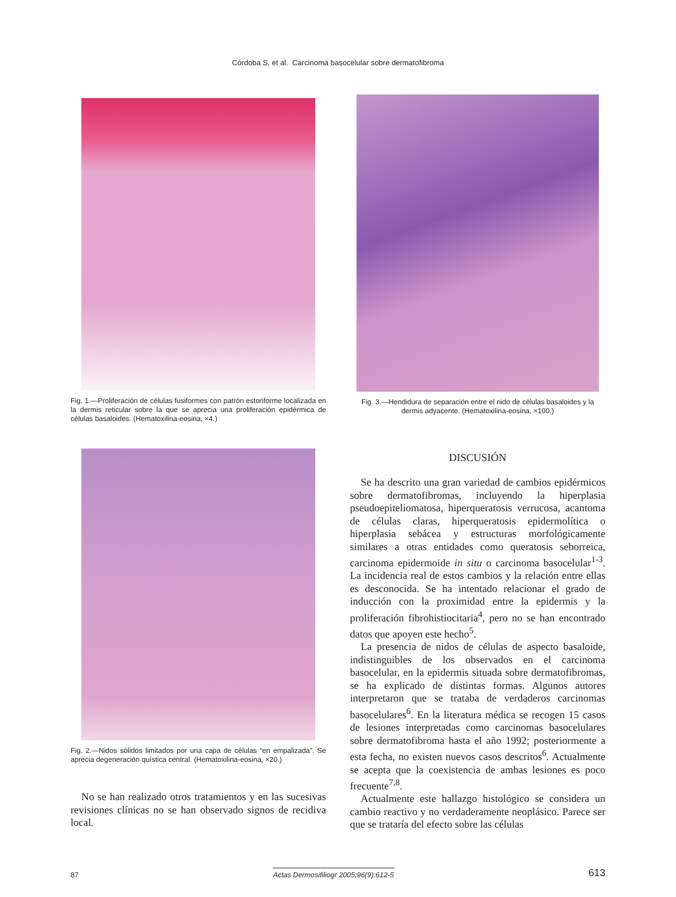Córdoba S, et al. Carcinoma basocelular sobre dermatofibroma
Fig. 1.—Proliferación de células fusiformes con patrón estoriforme localizada en la dermis reticular sobre la que se aprecia una proliferación epidérmica de células basaloides. (Hematoxilina-eosina, ×4.)
Fig. 2.—Nidos sólidos limitados por una capa de células “en empalizada”. Se aprecia degeneración quística central. (Hematoxilina-eosina, ×20.)
No se han realizado otros tratamientos y en las sucesivas revisiones clínicas no se han observado signos de recidiva local.
Fig. 3.—Hendidura de separación entre el nido de células basaloides y la dermis adyacente. (Hematoxilina-eosina, ×100.)
DISCUSIÓN
Se ha descrito una gran variedad de cambios epidérmicos sobre dermatofibromas, incluyendo la hiperplasia pseudoepiteliomatosa, hiperqueratosis verrucosa, acantoma de células claras, hiperqueratosis epidermolítica o hiperplasia sebácea y estructuras morfológicamente similares a otras entidades como queratosis seborreica, carcinoma epidermoide in situ o carcinoma basocelular<sup>1-3</sup>. La incidencia real de estos cambios y la relación entre ellas es desconocida. Se ha intentado relacionar el grado de inducción con la proximidad entre la epidermis y la proliferación fibrohistiocitaria<sup>4</sup>, pero no se han encontrado datos que apoyen este hecho<sup>5</sup>.
La presencia de nidos de células de aspecto basaloide, indistinguibles de los observados en el carcinoma basocelular, en la epidermis situada sobre dermatofibromas, se ha explicado de distintas formas. Algunos autores interpretaron que se trataba de verdaderos carcinomas basocelulares<sup>6</sup>. En la literatura médica se recogen 15 casos de lesiones interpretadas como carcinomas basocelulares sobre dermatofibroma hasta el año 1992; posteriormente a esta fecha, no existen nuevos casos descritos<sup>6</sup>. Actualmente se acepta que la coexistencia de ambas lesiones es poco frecuente<sup>7,8</sup>.
Actualmente este hallazgo histológico se considera un cambio reactivo y no verdaderamente neoplásico. Parece ser que se trataría del efecto sobre las células
87 Actas Dermosifiliogr 2005;96(9):612-5 613